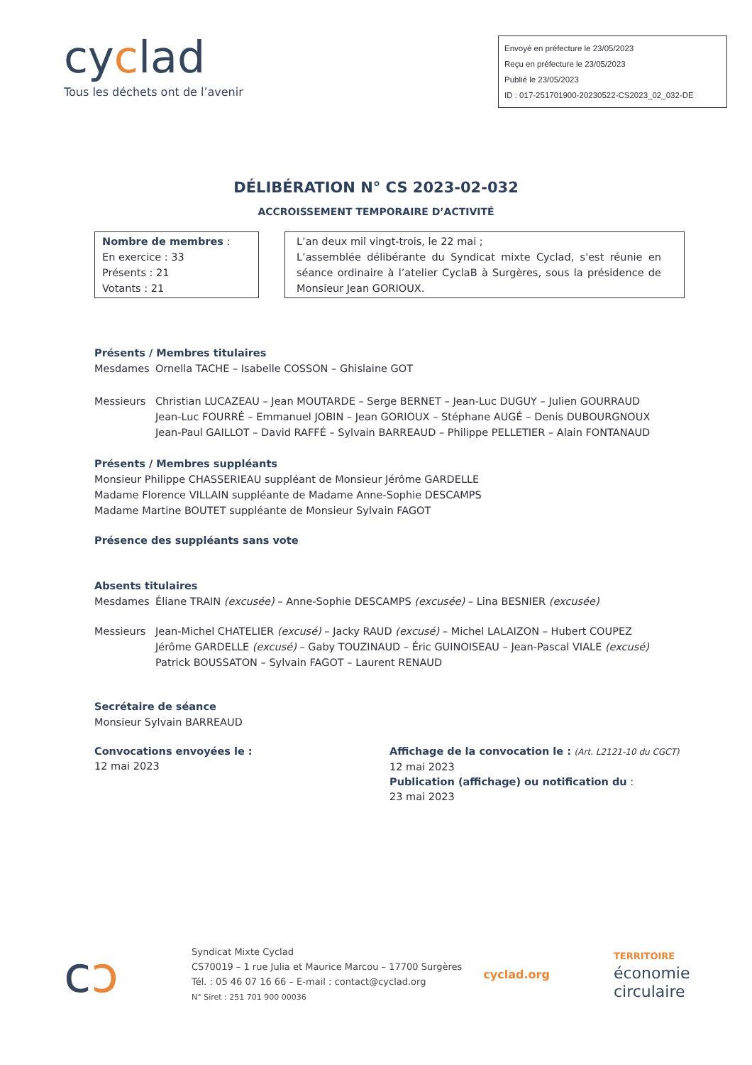cyclad
Tous les déchets ont de l’avenir
Envoyé en préfecture le 23/05/2023
Reçu en préfecture le 23/05/2023
Publié le 23/05/2023
ID : 017-251701900-20230522-CS2023_02_032-DE
DÉLIBÉRATION N° CS 2023-02-032
ACCROISSEMENT TEMPORAIRE D’ACTIVITÉ
Nombre de membres :
En exercice : 33
Présents : 21
Votants : 21
L’an deux mil vingt-trois, le 22 mai ;
L’assemblée délibérante du Syndicat mixte Cyclad, s'est réunie en séance ordinaire à l’atelier CyclaB à Surgères, sous la présidence de Monsieur Jean GORIOUX.
Présents / Membres titulaires
Mesdames Ornella TACHE – Isabelle COSSON – Ghislaine GOT
Messieurs Christian LUCAZEAU – Jean MOUTARDE – Serge BERNET – Jean-Luc DUGUY – Julien GOURRAUD
Jean-Luc FOURRÉ – Emmanuel JOBIN – Jean GORIOUX – Stéphane AUGÉ – Denis DUBOURGNOUX
Jean-Paul GAILLOT – David RAFFÉ – Sylvain BARREAUD – Philippe PELLETIER – Alain FONTANAUD
Présents / Membres suppléants
Monsieur Philippe CHASSERIEAU suppléant de Monsieur Jérôme GARDELLE
Madame Florence VILLAIN suppléante de Madame Anne-Sophie DESCAMPS
Madame Martine BOUTET suppléante de Monsieur Sylvain FAGOT
Présence des suppléants sans vote
Absents titulaires
Mesdames Éliane TRAIN (excusée) – Anne-Sophie DESCAMPS (excusée) – Lina BESNIER (excusée)
Messieurs Jean-Michel CHATELIER (excusé) – Jacky RAUD (excusé) – Michel LALAIZON – Hubert COUPEZ
Jérôme GARDELLE (excusé) – Gaby TOUZINAUD – Éric GUINOISEAU – Jean-Pascal VIALE (excusé)
Patrick BOUSSATON – Sylvain FAGOT – Laurent RENAUD
Secrétaire de séance
Monsieur Sylvain BARREAUD
Convocations envoyées le :
12 mai 2023
Affichage de la convocation le : (Art. L2121-10 du CGCT)
12 mai 2023
Publication (affichage) ou notification du :
23 mai 2023
cɔ
Syndicat Mixte Cyclad
CS70019 – 1 rue Julia et Maurice Marcou – 17700 Surgères
Tél. : 05 46 07 16 66 – E-mail : contact@cyclad.org
N° Siret : 251 701 900 00036
cyclad.org
TERRITOIRE
économie
circulaire